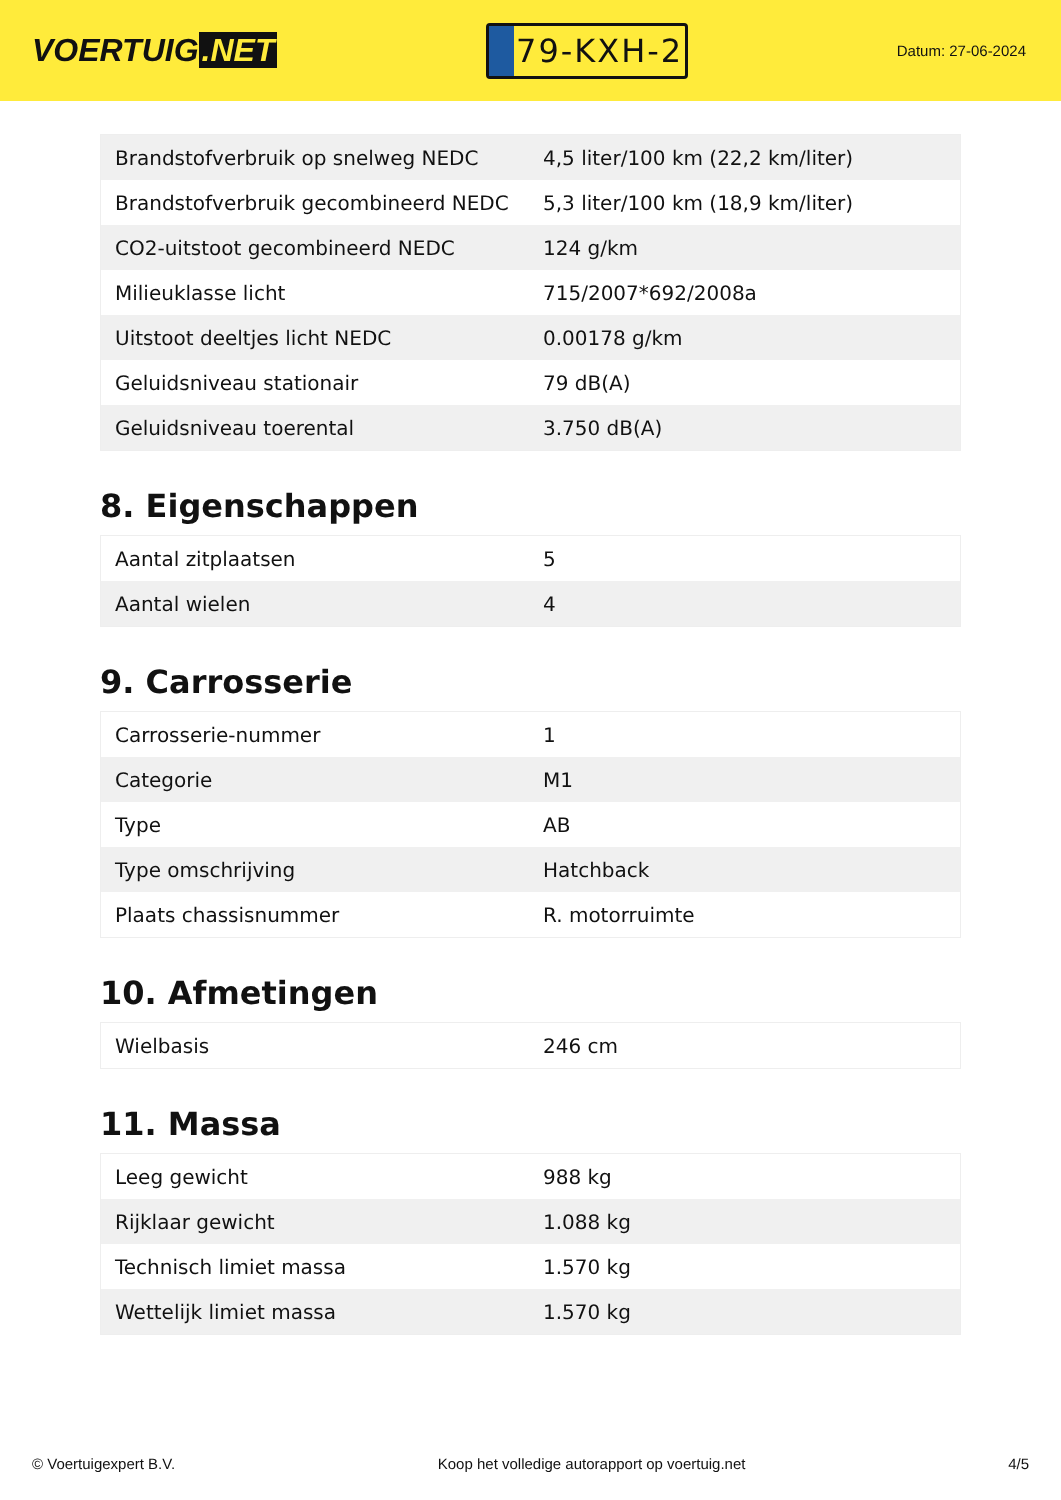VOERTUIG.NET
79-KXH-2
Datum: 27-06-2024
| Brandstofverbruik op snelweg NEDC | 4,5 liter/100 km (22,2 km/liter) |
| Brandstofverbruik gecombineerd NEDC | 5,3 liter/100 km (18,9 km/liter) |
| CO2-uitstoot gecombineerd NEDC | 124 g/km |
| Milieuklasse licht | 715/2007*692/2008a |
| Uitstoot deeltjes licht NEDC | 0.00178 g/km |
| Geluidsniveau stationair | 79 dB(A) |
| Geluidsniveau toerental | 3.750 dB(A) |
8. Eigenschappen
| Aantal zitplaatsen | 5 |
| Aantal wielen | 4 |
9. Carrosserie
| Carrosserie-nummer | 1 |
| Categorie | M1 |
| Type | AB |
| Type omschrijving | Hatchback |
| Plaats chassisnummer | R. motorruimte |
10. Afmetingen
| Wielbasis | 246 cm |
11. Massa
| Leeg gewicht | 988 kg |
| Rijklaar gewicht | 1.088 kg |
| Technisch limiet massa | 1.570 kg |
| Wettelijk limiet massa | 1.570 kg |
© Voertuigexpert B.V. Koop het volledige autorapport op voertuig.net 4/5